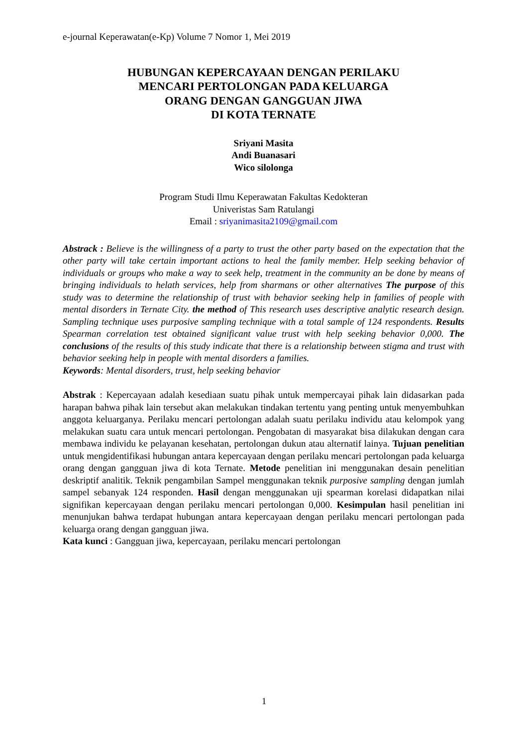e-journal Keperawatan(e-Kp) Volume 7 Nomor 1, Mei 2019
HUBUNGAN KEPERCAYAAN DENGAN PERILAKU
MENCARI PERTOLONGAN PADA KELUARGA
ORANG DENGAN GANGGUAN JIWA
DI KOTA TERNATE
Sriyani Masita
Andi Buanasari
Wico silolonga
Program Studi Ilmu Keperawatan Fakultas Kedokteran
Univeristas Sam Ratulangi
Email : sriyanimasita2109@gmail.com
Abstrack : Believe is the willingness of a party to trust the other party based on the expectation that the other party will take certain important actions to heal the family member. Help seeking behavior of individuals or groups who make a way to seek help, treatment in the community an be done by means of bringing individuals to helath services, help from sharmans or other alternatives The purpose of this study was to determine the relationship of trust with behavior seeking help in families of people with mental disorders in Ternate City. the method of This research uses descriptive analytic research design. Sampling technique uses purposive sampling technique with a total sample of 124 respondents. Results Spearman correlation test obtained significant value trust with help seeking behavior 0,000. The conclusions of the results of this study indicate that there is a relationship between stigma and trust with behavior seeking help in people with mental disorders a families.
Keywords: Mental disorders, trust, help seeking behavior
Abstrak : Kepercayaan adalah kesediaan suatu pihak untuk mempercayai pihak lain didasarkan pada harapan bahwa pihak lain tersebut akan melakukan tindakan tertentu yang penting untuk menyembuhkan anggota keluarganya. Perilaku mencari pertolongan adalah suatu perilaku individu atau kelompok yang melakukan suatu cara untuk mencari pertolongan. Pengobatan di masyarakat bisa dilakukan dengan cara membawa individu ke pelayanan kesehatan, pertolongan dukun atau alternatif lainya. Tujuan penelitian untuk mengidentifikasi hubungan antara kepercayaan dengan perilaku mencari pertolongan pada keluarga orang dengan gangguan jiwa di kota Ternate. Metode penelitian ini menggunakan desain penelitian deskriptif analitik. Teknik pengambilan Sampel menggunakan teknik purposive sampling dengan jumlah sampel sebanyak 124 responden. Hasil dengan menggunakan uji spearman korelasi didapatkan nilai signifikan kepercayaan dengan perilaku mencari pertolongan 0,000. Kesimpulan hasil penelitian ini menunjukan bahwa terdapat hubungan antara kepercayaan dengan perilaku mencari pertolongan pada keluarga orang dengan gangguan jiwa.
Kata kunci : Gangguan jiwa, kepercayaan, perilaku mencari pertolongan
1